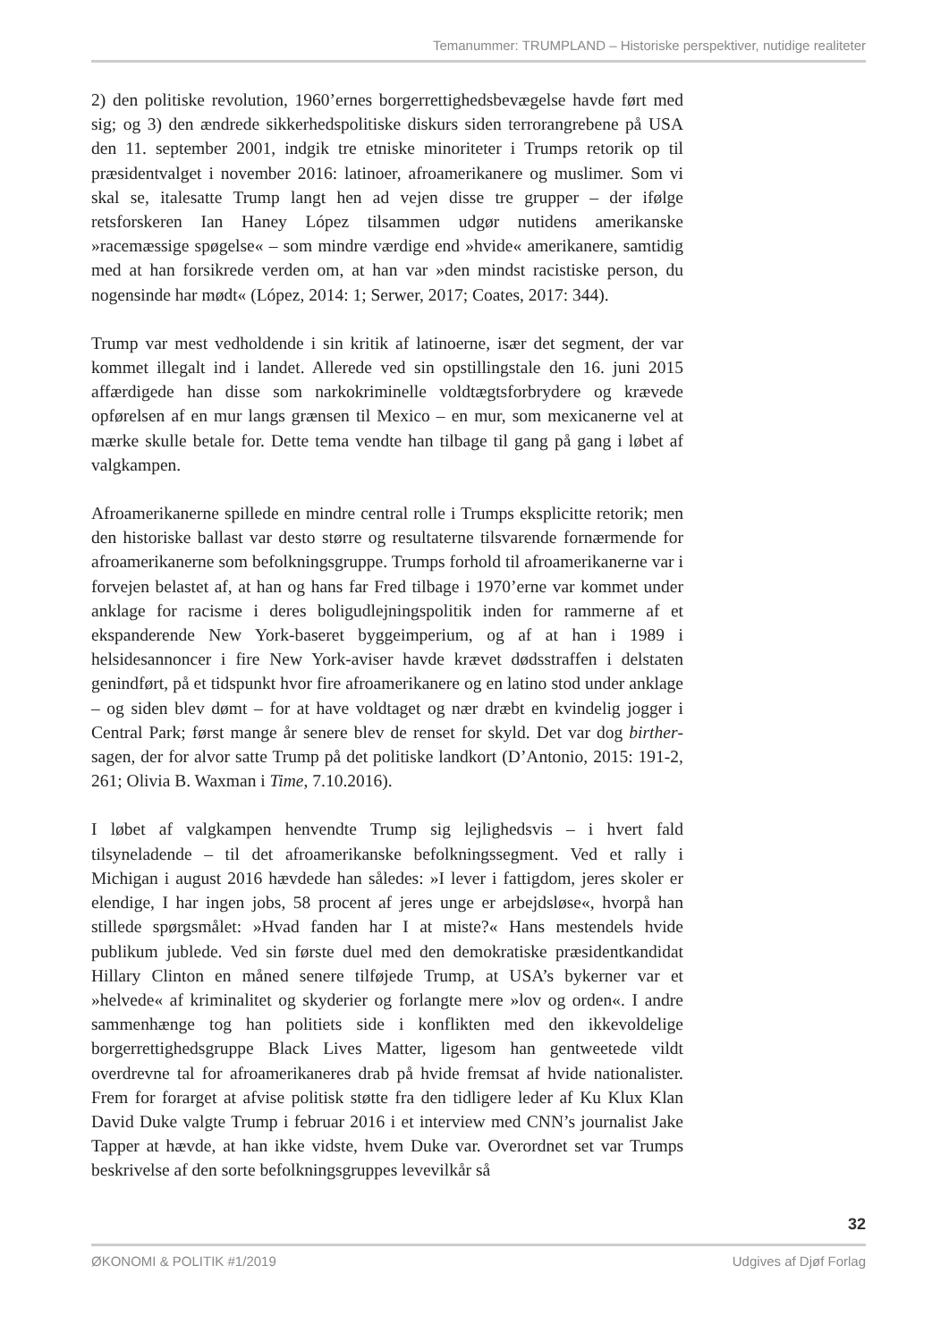Temanummer: TRUMPLAND – Historiske perspektiver, nutidige realiteter
2) den politiske revolution, 1960’ernes borgerrettighedsbevægelse havde ført med sig; og 3) den ændrede sikkerhedspolitiske diskurs siden terrorangrebene på USA den 11. september 2001, indgik tre etniske minoriteter i Trumps retorik op til præsidentvalget i november 2016: latinoer, afroamerikanere og muslimer. Som vi skal se, italesatte Trump langt hen ad vejen disse tre grupper – der ifølge retsforskeren Ian Haney López tilsammen udgør nutidens amerikanske »racemæssige spøgelse« – som mindre værdige end »hvide« amerikanere, samtidig med at han forsikrede verden om, at han var »den mindst racistiske person, du nogensinde har mødt« (López, 2014: 1; Serwer, 2017; Coates, 2017: 344).
Trump var mest vedholdende i sin kritik af latinoerne, især det segment, der var kommet illegalt ind i landet. Allerede ved sin opstillingstale den 16. juni 2015 affærdigede han disse som narkokriminelle voldtægtsforbrydere og krævede opførelsen af en mur langs grænsen til Mexico – en mur, som mexicanerne vel at mærke skulle betale for. Dette tema vendte han tilbage til gang på gang i løbet af valgkampen.
Afroamerikanerne spillede en mindre central rolle i Trumps eksplicitte retorik; men den historiske ballast var desto større og resultaterne tilsvarende fornærmende for afroamerikanerne som befolkningsgruppe. Trumps forhold til afroamerikanerne var i forvejen belastet af, at han og hans far Fred tilbage i 1970’erne var kommet under anklage for racisme i deres boligudlejningspolitik inden for rammerne af et ekspanderende New York-baseret byggeimperium, og af at han i 1989 i helsidesannoncer i fire New York-aviser havde krævet dødsstraffen i delstaten genindført, på et tidspunkt hvor fire afroamerikanere og en latino stod under anklage – og siden blev dømt – for at have voldtaget og nær dræbt en kvindelig jogger i Central Park; først mange år senere blev de renset for skyld. Det var dog birther-sagen, der for alvor satte Trump på det politiske landkort (D’Antonio, 2015: 191-2, 261; Olivia B. Waxman i Time, 7.10.2016).
I løbet af valgkampen henvendte Trump sig lejlighedsvis – i hvert fald tilsyneladende – til det afroamerikanske befolkningssegment. Ved et rally i Michigan i august 2016 hævdede han således: »I lever i fattigdom, jeres skoler er elendige, I har ingen jobs, 58 procent af jeres unge er arbejdsløse«, hvorpå han stillede spørgsmålet: »Hvad fanden har I at miste?« Hans mestendels hvide publikum jublede. Ved sin første duel med den demokratiske præsidentkandidat Hillary Clinton en måned senere tilføjede Trump, at USA’s bykerner var et »helvede« af kriminalitet og skyderier og forlangte mere »lov og orden«. I andre sammenhænge tog han politiets side i konflikten med den ikkevoldelige borgerrettighedsgruppe Black Lives Matter, ligesom han gentweetede vildt overdrevne tal for afroamerikaneres drab på hvide fremsat af hvide nationalister. Frem for forarget at afvise politisk støtte fra den tidligere leder af Ku Klux Klan David Duke valgte Trump i februar 2016 i et interview med CNN’s journalist Jake Tapper at hævde, at han ikke vidste, hvem Duke var. Overordnet set var Trumps beskrivelse af den sorte befolkningsgruppes levevilkår så
32
ØKONOMI & POLITIK #1/2019 Udgives af Djøf Forlag